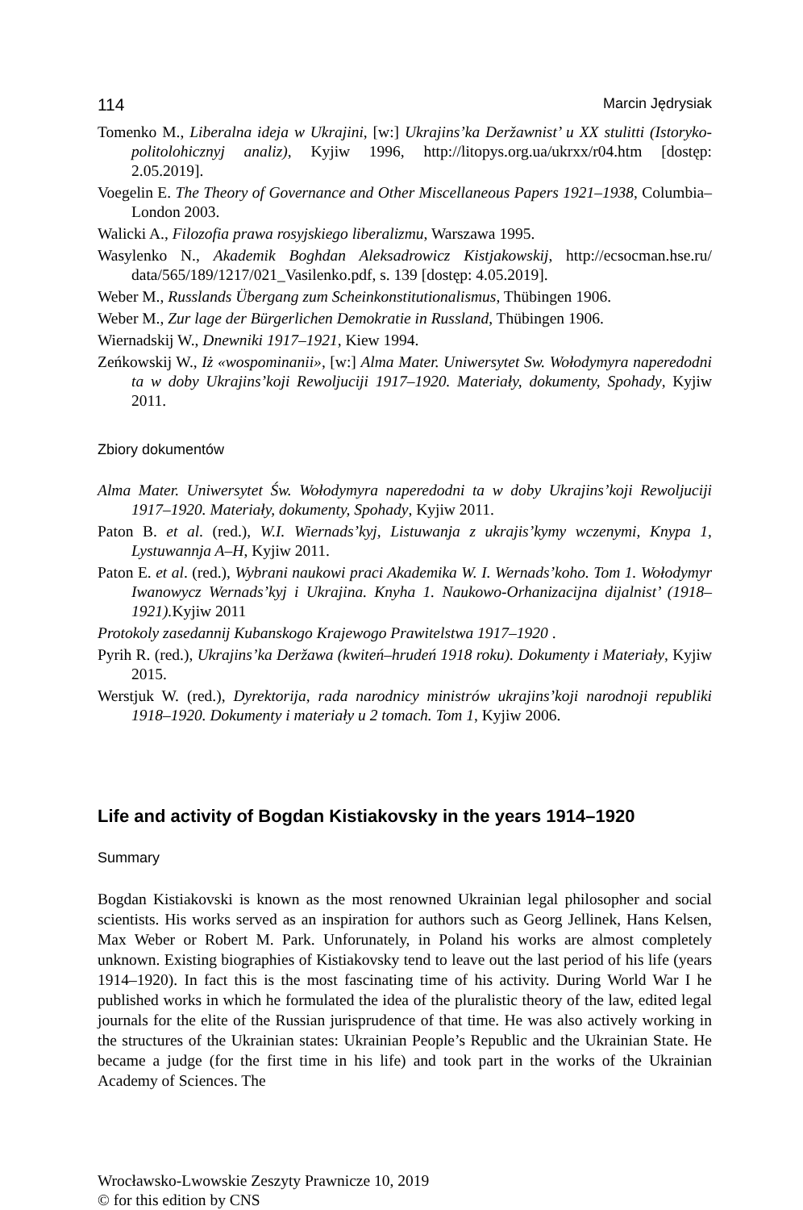114 Marcin Jędrysiak
Tomenko M., Liberalna ideja w Ukrajini, [w:] Ukrajins’ka Deržawnist’ u XX stulitti (Istoryko-politolohicznyj analiz), Kyjiw 1996, http://litopys.org.ua/ukrxx/r04.htm [dostęp: 2.05.2019].
Voegelin E. The Theory of Governance and Other Miscellaneous Papers 1921–1938, Columbia–London 2003.
Walicki A., Filozofia prawa rosyjskiego liberalizmu, Warszawa 1995.
Wasylenko N., Akademik Boghdan Aleksadrowicz Kistjakowskij, http://ecsocman.hse.ru/ data/565/189/1217/021_Vasilenko.pdf, s. 139 [dostęp: 4.05.2019].
Weber M., Russlands Übergang zum Scheinkonstitutionalismus, Thübingen 1906.
Weber M., Zur lage der Bürgerlichen Demokratie in Russland, Thübingen 1906.
Wiernadskij W., Dnewniki 1917–1921, Kiew 1994.
Zeńkowskij W., Iż «wospominanii», [w:] Alma Mater. Uniwersytet Sw. Wołodymyra naperedodni ta w doby Ukrajins’koji Rewoljuciji 1917–1920. Materiały, dokumenty, Spohady, Kyjiw 2011.
Zbiory dokumentów
Alma Mater. Uniwersytet Św. Wołodymyra naperedodni ta w doby Ukrajins’koji Rewoljuciji 1917–1920. Materiały, dokumenty, Spohady, Kyjiw 2011.
Paton B. et al. (red.), W.I. Wiernads’kyj, Listuwanja z ukrajis’kymy wczenymi, Knypa 1, Lystuwannja A–H, Kyjiw 2011.
Paton E. et al. (red.), Wybrani naukowi praci Akademika W. I. Wernads’koho. Tom 1. Wołodymyr Iwanowycz Wernads’kyj i Ukrajina. Knyha 1. Naukowo-Orhanizacijna dijalnist’ (1918–1921). Kyjiw 2011
Protokoly zasedannij Kubanskogo Krajewogo Prawitelstwa 1917–1920 .
Pyrih R. (red.), Ukrajins’ka Deržawa (kwiteń–hrudeń 1918 roku). Dokumenty i Materiały, Kyjiw 2015.
Werstjuk W. (red.), Dyrektorija, rada narodnicy ministrów ukrajins’koji narodnoji republiki 1918–1920. Dokumenty i materiały u 2 tomach. Tom 1, Kyjiw 2006.
Life and activity of Bogdan Kistiakovsky in the years 1914–1920
Summary
Bogdan Kistiakovski is known as the most renowned Ukrainian legal philosopher and social scientists. His works served as an inspiration for authors such as Georg Jellinek, Hans Kelsen, Max Weber or Robert M. Park. Unforunately, in Poland his works are almost completely unknown. Existing biographies of Kistiakovsky tend to leave out the last period of his life (years 1914–1920). In fact this is the most fascinating time of his activity. During World War I he published works in which he formulated the idea of the pluralistic theory of the law, edited legal journals for the elite of the Russian jurisprudence of that time. He was also actively working in the structures of the Ukrainian states: Ukrainian People’s Republic and the Ukrainian State. He became a judge (for the first time in his life) and took part in the works of the Ukrainian Academy of Sciences. The
Wrocławsko-Lwowskie Zeszyty Prawnicze 10, 2019
© for this edition by CNS